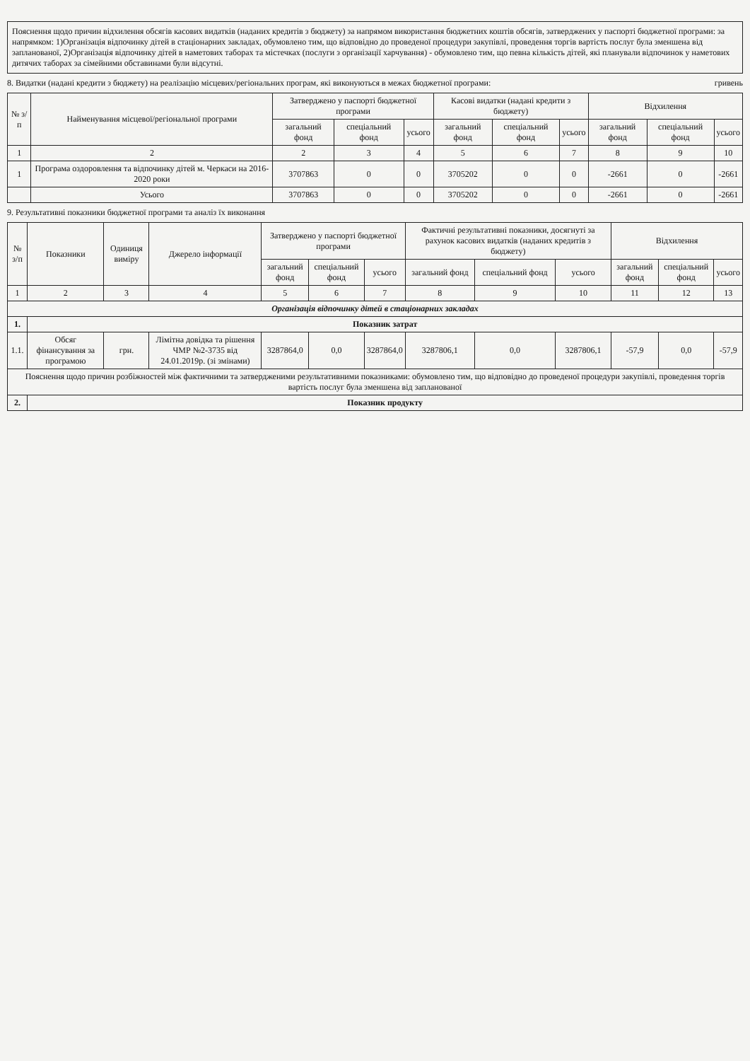Пояснення щодо причин відхилення обсягів касових видатків (наданих кредитів з бюджету) за напрямом використання бюджетних коштів обсягів, затверджених у паспорті бюджетної програми: за напрямком: 1)Організація відпочинку дітей в стаціонарних закладах, обумовлено тим, що відповідно до проведеної процедури закупівлі, проведення торгів вартість послуг була зменшена від запланованої, 2)Організація відпочинку дітей в наметових таборах та містечках (послуги з організації харчування) - обумовлено тим, що певна кількість дітей, які планували відпочинок у наметових дитячих таборах за сімейними обставинами були відсутні.
8. Видатки (надані кредити з бюджету) на реалізацію місцевих/регіональних програм, які виконуються в межах бюджетної програми: гривень
| № з/п | Найменування місцевої/регіональної програми | Затверджено у паспорті бюджетної програми | | | Касові видатки (надані кредити з бюджету) | | | Відхилення | | |
| --- | --- | --- | --- | --- | --- | --- | --- | --- | --- | --- |
| | | загальний фонд | спеціальний фонд | усього | загальний фонд | спеціальний фонд | усього | загальний фонд | спеціальний фонд | усього |
| 1 | 2 | 2 | 3 | 4 | 5 | 6 | 7 | 8 | 9 | 10 |
| 1 | Програма оздоровлення та відпочинку дітей м. Черкаси на 2016-2020 роки | 3707863 | 0 | 0 | 3705202 | 0 | 0 | -2661 | 0 | -2661 |
| | Усього | 3707863 | 0 | 0 | 3705202 | 0 | 0 | -2661 | 0 | -2661 |
9. Результативні показники бюджетної програми та аналіз їх виконання
| № з/п | Показники | Одиниця виміру | Джерело інформації | Затверджено у паспорті бюджетної програми | | | Фактичні результативні показники, досягнуті за рахунок касових видатків (наданих кредитів з бюджету) | | | Відхилення | | |
| --- | --- | --- | --- | --- | --- | --- | --- | --- | --- | --- | --- | --- |
| | | | | загальний фонд | спеціальний фонд | усього | загальний фонд | спеціальний фонд | усього | загальний фонд | спеціальний фонд | усього |
| 1 | 2 | 3 | 4 | 5 | 6 | 7 | 8 | 9 | 10 | 11 | 12 | 13 |
| Організація відпочинку дітей в стаціонарних закладах | | | | | | | | | | | | |
| 1. | Показник затрат | | | | | | | | | | | |
| 1.1. | Обсяг фінансування за програмою | грн. | Лімітна довідка та рішення ЧМР №2-3735 від 24.01.2019р. (зі змінами) | 3287864,0 | 0,0 | 3287864,0 | 3287806,1 | 0,0 | 3287806,1 | -57,9 | 0,0 | -57,9 |
| Пояснення щодо причин розбіжностей між фактичними та затвердженими результативними показниками: обумовлено тим, що відповідно до проведеної процедури закупівлі, проведення торгів вартість послуг була зменшена від запланованої | | | | | | | | | | | | |
| 2. | Показник продукту | | | | | | | | | | | |